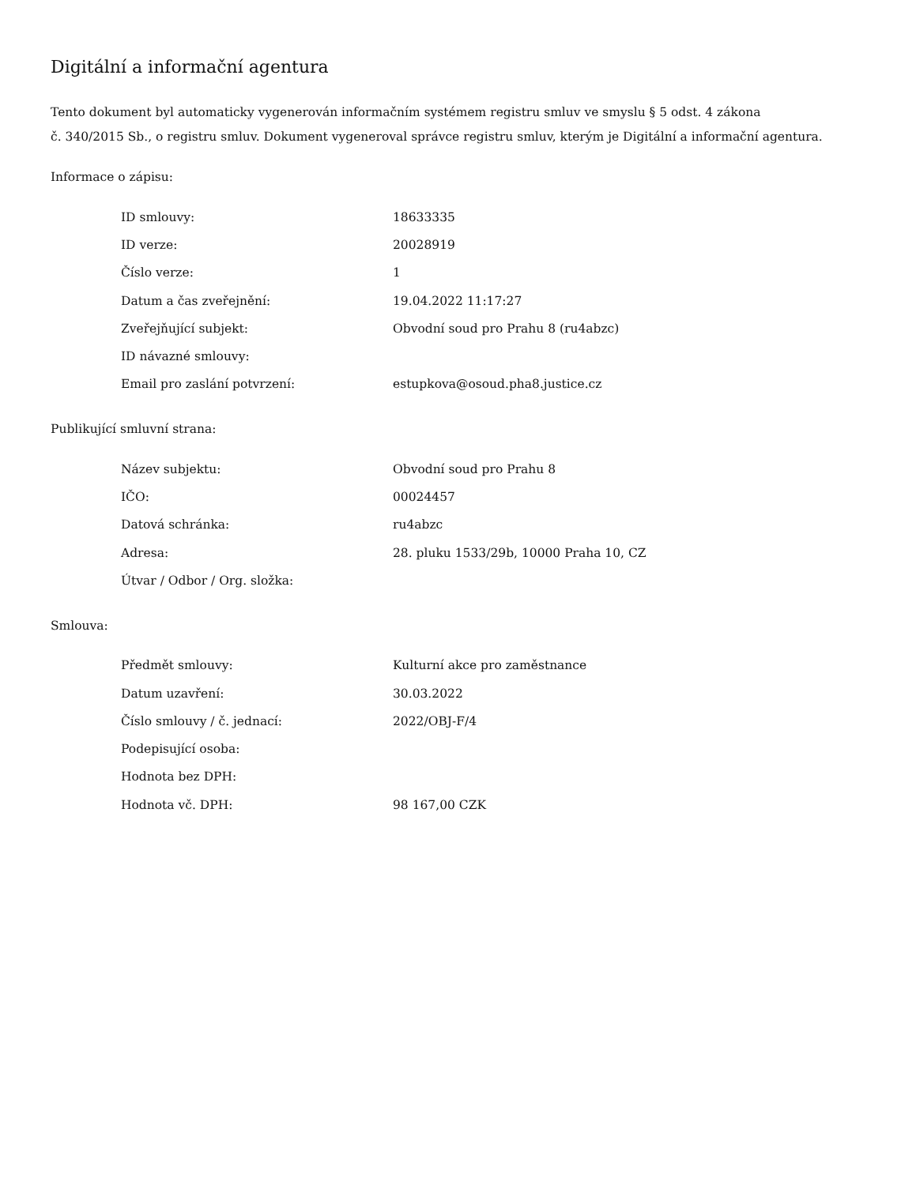Digitální a informační agentura
Tento dokument byl automaticky vygenerován informačním systémem registru smluv ve smyslu § 5 odst. 4 zákona
č. 340/2015 Sb., o registru smluv. Dokument vygeneroval správce registru smluv, kterým je Digitální a informační agentura.
Informace o zápisu:
| ID smlouvy: | 18633335 |
| ID verze: | 20028919 |
| Číslo verze: | 1 |
| Datum a čas zveřejnění: | 19.04.2022 11:17:27 |
| Zveřejňující subjekt: | Obvodní soud pro Prahu 8 (ru4abzc) |
| ID návazné smlouvy: | |
| Email pro zaslání potvrzení: | estupkova@osoud.pha8.justice.cz |
Publikující smluvní strana:
| Název subjektu: | Obvodní soud pro Prahu 8 |
| IČO: | 00024457 |
| Datová schránka: | ru4abzc |
| Adresa: | 28. pluku 1533/29b, 10000 Praha 10, CZ |
| Útvar / Odbor / Org. složka: | |
Smlouva:
| Předmět smlouvy: | Kulturní akce pro zaměstnance |
| Datum uzavření: | 30.03.2022 |
| Číslo smlouvy / č. jednací: | 2022/OBJ-F/4 |
| Podepisující osoba: | |
| Hodnota bez DPH: | |
| Hodnota vč. DPH: | 98 167,00 CZK |